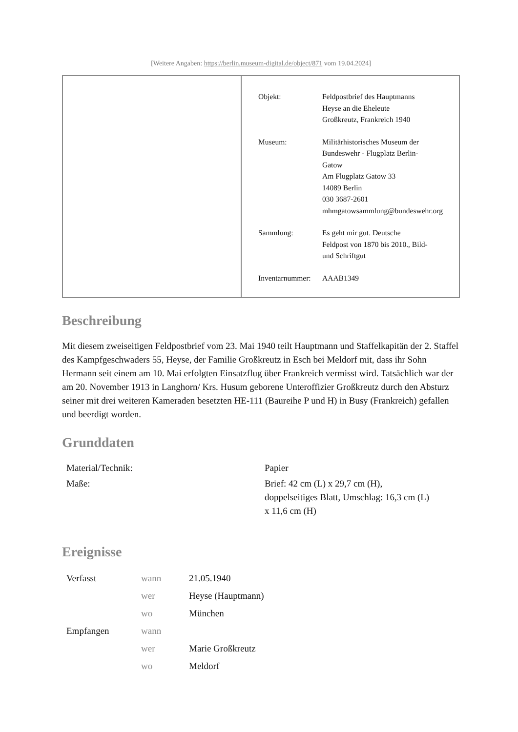[Weitere Angaben: https://berlin.museum-digital.de/object/871 vom 19.04.2024]
| Objekt: | Feldpostbrief des Hauptmanns Heyse an die Eheleute Großkreutz, Frankreich 1940 |
| Museum: | Militärhistorisches Museum der Bundeswehr - Flugplatz Berlin- Gatow Am Flugplatz Gatow 33 14089 Berlin 030 3687-2601 mhmgatowsammlung@bundeswehr.org |
| Sammlung: | Es geht mir gut. Deutsche Feldpost von 1870 bis 2010., Bild- und Schriftgut |
| Inventarnummer: | AAAB1349 |
Beschreibung
Mit diesem zweiseitigen Feldpostbrief vom 23. Mai 1940 teilt Hauptmann und Staffelkapitän der 2. Staffel des Kampfgeschwaders 55, Heyse, der Familie Großkreutz in Esch bei Meldorf mit, dass ihr Sohn Hermann seit einem am 10. Mai erfolgten Einsatzflug über Frankreich vermisst wird. Tatsächlich war der am 20. November 1913 in Langhorn/ Krs. Husum geborene Unteroffizier Großkreutz durch den Absturz seiner mit drei weiteren Kameraden besetzten HE-111 (Baureihe P und H) in Busy (Frankreich) gefallen und beerdigt worden.
Grunddaten
| Material/Technik: | Papier |
| Maße: | Brief: 42 cm (L) x 29,7 cm (H), doppelseitiges Blatt, Umschlag: 16,3 cm (L) x 11,6 cm (H) |
Ereignisse
| Verfasst | wann | 21.05.1940 |
| | wer | Heyse (Hauptmann) |
| | wo | München |
| Empfangen | wann | |
| | wer | Marie Großkreutz |
| | wo | Meldorf |